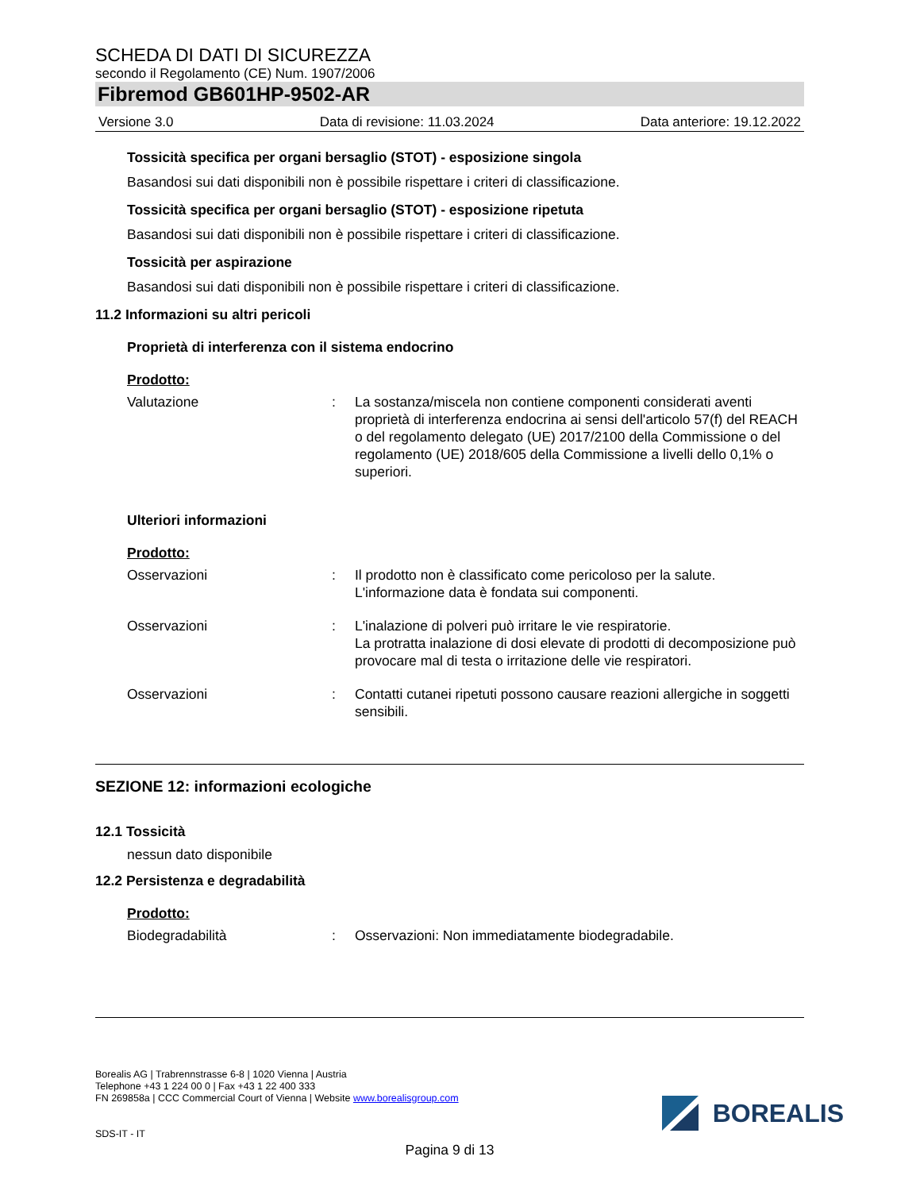SCHEDA DI DATI DI SICUREZZA
secondo il Regolamento (CE) Num. 1907/2006
Fibremod GB601HP-9502-AR
Versione 3.0 Data di revisione: 11.03.2024 Data anteriore: 19.12.2022
Tossicità specifica per organi bersaglio (STOT) - esposizione singola
Basandosi sui dati disponibili non è possibile rispettare i criteri di classificazione.
Tossicità specifica per organi bersaglio (STOT) - esposizione ripetuta
Basandosi sui dati disponibili non è possibile rispettare i criteri di classificazione.
Tossicità per aspirazione
Basandosi sui dati disponibili non è possibile rispettare i criteri di classificazione.
11.2 Informazioni su altri pericoli
Proprietà di interferenza con il sistema endocrino
Prodotto:
Valutazione: La sostanza/miscela non contiene componenti considerati aventi proprietà di interferenza endocrina ai sensi dell'articolo 57(f) del REACH o del regolamento delegato (UE) 2017/2100 della Commissione o del regolamento (UE) 2018/605 della Commissione a livelli dello 0,1% o superiori.
Ulteriori informazioni
Prodotto:
Osservazioni: Il prodotto non è classificato come pericoloso per la salute.
L'informazione data è fondata sui componenti.
Osservazioni: L'inalazione di polveri può irritare le vie respiratorie.
La protratta inalazione di dosi elevate di prodotti di decomposizione può provocare mal di testa o irritazione delle vie respiratori.
Osservazioni: Contatti cutanei ripetuti possono causare reazioni allergiche in soggetti sensibili.
SEZIONE 12: informazioni ecologiche
12.1 Tossicità
nessun dato disponibile
12.2 Persistenza e degradabilità
Prodotto:
Biodegradabilità: Osservazioni: Non immediatamente biodegradabile.
Borealis AG | Trabrennstrasse 6-8 | 1020 Vienna | Austria
Telephone +43 1 224 00 0 | Fax +43 1 22 400 333
FN 269858a | CCC Commercial Court of Vienna | Website www.borealisgroup.com
SDS-IT - IT
BOREALIS
Pagina 9 di 13